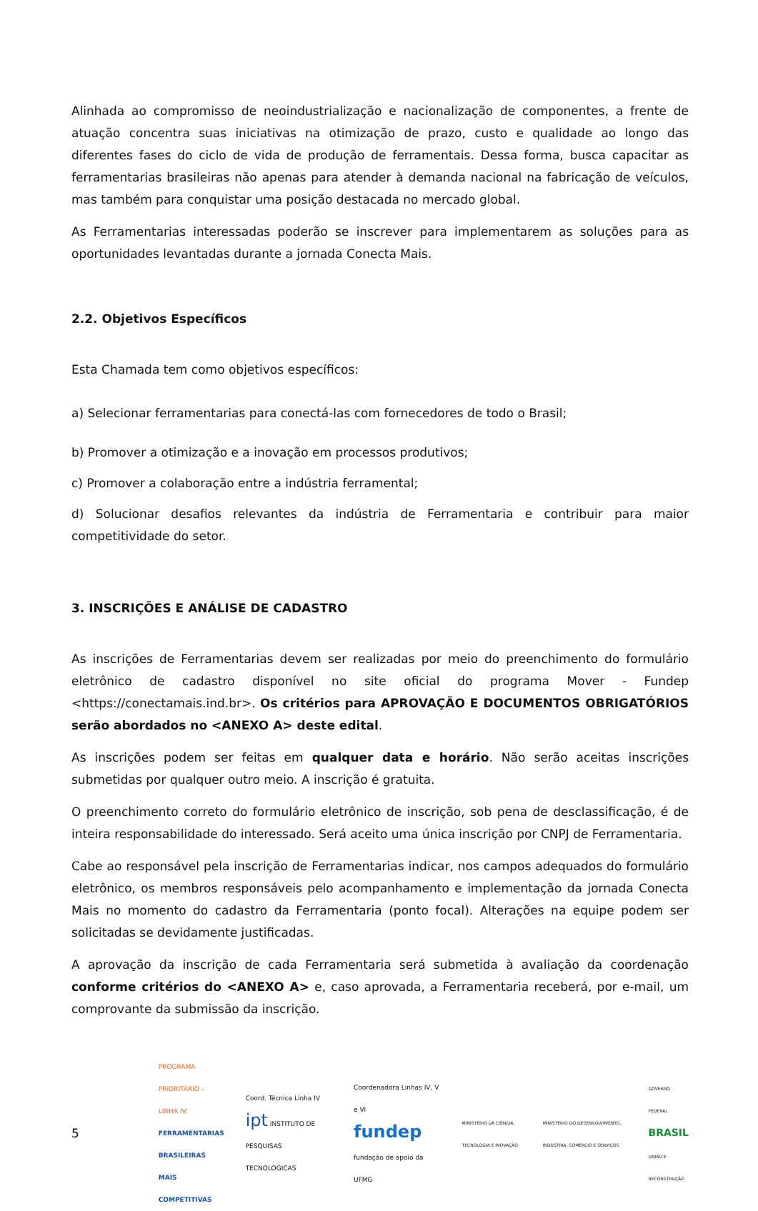Alinhada ao compromisso de neoindustrialização e nacionalização de componentes, a frente de atuação concentra suas iniciativas na otimização de prazo, custo e qualidade ao longo das diferentes fases do ciclo de vida de produção de ferramentais. Dessa forma, busca capacitar as ferramentarias brasileiras não apenas para atender à demanda nacional na fabricação de veículos, mas também para conquistar uma posição destacada no mercado global.
As Ferramentarias interessadas poderão se inscrever para implementarem as soluções para as oportunidades levantadas durante a jornada Conecta Mais.
2.2. Objetivos Específicos
Esta Chamada tem como objetivos específicos:
a) Selecionar ferramentarias para conectá-las com fornecedores de todo o Brasil;
b) Promover a otimização e a inovação em processos produtivos;
c) Promover a colaboração entre a indústria ferramental;
d) Solucionar desafios relevantes da indústria de Ferramentaria e contribuir para maior competitividade do setor.
3. INSCRIÇÕES E ANÁLISE DE CADASTRO
As inscrições de Ferramentarias devem ser realizadas por meio do preenchimento do formulário eletrônico de cadastro disponível no site oficial do programa Mover - Fundep <https://conectamais.ind.br>. Os critérios para APROVAÇÃO E DOCUMENTOS OBRIGATÓRIOS serão abordados no <ANEXO A> deste edital.
As inscrições podem ser feitas em qualquer data e horário. Não serão aceitas inscrições submetidas por qualquer outro meio. A inscrição é gratuita.
O preenchimento correto do formulário eletrônico de inscrição, sob pena de desclassificação, é de inteira responsabilidade do interessado. Será aceito uma única inscrição por CNPJ de Ferramentaria.
Cabe ao responsável pela inscrição de Ferramentarias indicar, nos campos adequados do formulário eletrônico, os membros responsáveis pelo acompanhamento e implementação da jornada Conecta Mais no momento do cadastro da Ferramentaria (ponto focal). Alterações na equipe podem ser solicitadas se devidamente justificadas.
A aprovação da inscrição de cada Ferramentaria será submetida à avaliação da coordenação conforme critérios do <ANEXO A> e, caso aprovada, a Ferramentaria receberá, por e-mail, um comprovante da submissão da inscrição.
5
PROGRAMA PRIORITÁRIO – LINHA IV:
FERRAMENTARIAS BRASILEIRAS
MAIS COMPETITIVAS
Coord. Técnica Linha IV
ipt INSTITUTO DE PESQUISAS TECNOLÓGICAS
Coordenadora Linhas IV, V e VI
fundep fundação de apoio da UFMG
MINISTÉRIO DA CIÊNCIA, TECNOLOGIA E INOVAÇÃO
MINISTÉRIO DO DESENVOLVIMENTO, INDÚSTRIA, COMÉRCIO E SERVIÇOS
GOVERNO FEDERAL
BRASIL
UNIÃO E RECONSTRUÇÃO